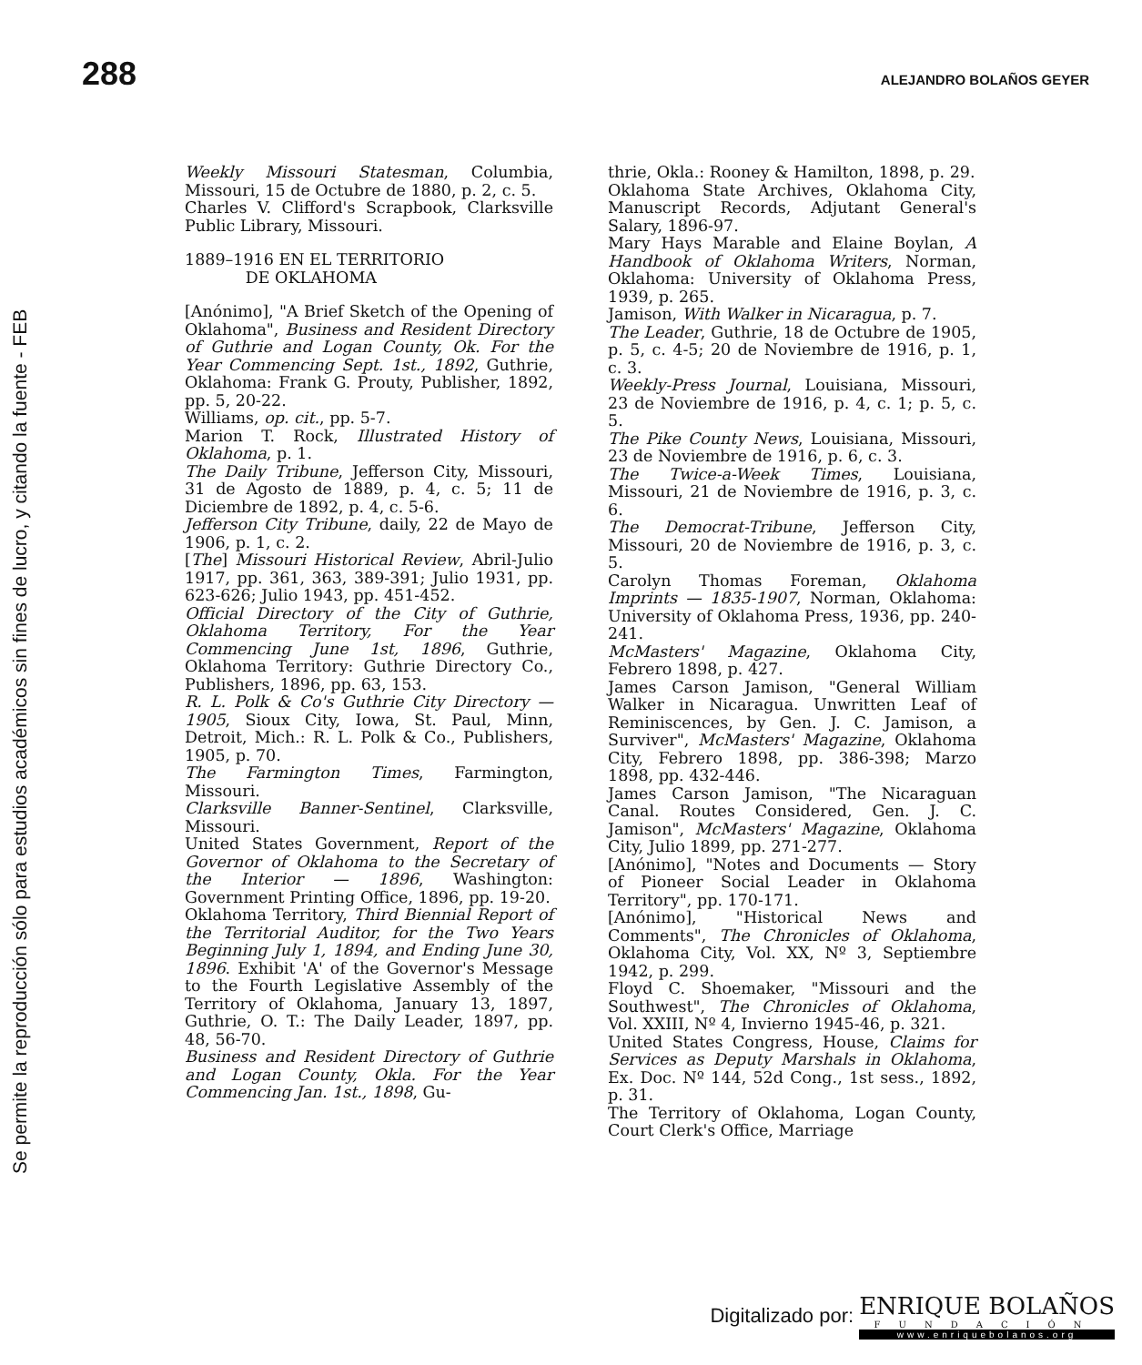Se permite la reproducción sólo para estudios académicos sin fines de lucro, y citando la fuente - FEB
288 ALEJANDRO BOLAÑOS GEYER
Weekly Missouri Statesman, Columbia, Missouri, 15 de Octubre de 1880, p. 2, c. 5.
Charles V. Clifford's Scrapbook, Clarksville Public Library, Missouri.
1889–1916 EN EL TERRITORIO
DE OKLAHOMA
[Anónimo], "A Brief Sketch of the Opening of Oklahoma", Business and Resident Directory of Guthrie and Logan County, Ok. For the Year Commencing Sept. 1st., 1892, Guthrie, Oklahoma: Frank G. Prouty, Publisher, 1892, pp. 5, 20-22.
Williams, op. cit., pp. 5-7.
Marion T. Rock, Illustrated History of Oklahoma, p. 1.
The Daily Tribune, Jefferson City, Missouri, 31 de Agosto de 1889, p. 4, c. 5; 11 de Diciembre de 1892, p. 4, c. 5-6.
Jefferson City Tribune, daily, 22 de Mayo de 1906, p. 1, c. 2.
[The] Missouri Historical Review, Abril-Julio 1917, pp. 361, 363, 389-391; Julio 1931, pp. 623-626; Julio 1943, pp. 451-452.
Official Directory of the City of Guthrie, Oklahoma Territory, For the Year Commencing June 1st, 1896, Guthrie, Oklahoma Territory: Guthrie Directory Co., Publishers, 1896, pp. 63, 153.
R. L. Polk & Co's Guthrie City Directory — 1905, Sioux City, Iowa, St. Paul, Minn, Detroit, Mich.: R. L. Polk & Co., Publishers, 1905, p. 70.
The Farmington Times, Farmington, Missouri.
Clarksville Banner-Sentinel, Clarksville, Missouri.
United States Government, Report of the Governor of Oklahoma to the Secretary of the Interior — 1896, Washington: Government Printing Office, 1896, pp. 19-20.
Oklahoma Territory, Third Biennial Report of the Territorial Auditor, for the Two Years Beginning July 1, 1894, and Ending June 30, 1896. Exhibit 'A' of the Governor's Message to the Fourth Legislative Assembly of the Territory of Oklahoma, January 13, 1897, Guthrie, O. T.: The Daily Leader, 1897, pp. 48, 56-70.
Business and Resident Directory of Guthrie and Logan County, Okla. For the Year Commencing Jan. 1st., 1898, Gu-
thrie, Okla.: Rooney & Hamilton, 1898, p. 29.
Oklahoma State Archives, Oklahoma City, Manuscript Records, Adjutant General's Salary, 1896-97.
Mary Hays Marable and Elaine Boylan, A Handbook of Oklahoma Writers, Norman, Oklahoma: University of Oklahoma Press, 1939, p. 265.
Jamison, With Walker in Nicaragua, p. 7.
The Leader, Guthrie, 18 de Octubre de 1905, p. 5, c. 4-5; 20 de Noviembre de 1916, p. 1, c. 3.
Weekly-Press Journal, Louisiana, Missouri, 23 de Noviembre de 1916, p. 4, c. 1; p. 5, c. 5.
The Pike County News, Louisiana, Missouri, 23 de Noviembre de 1916, p. 6, c. 3.
The Twice-a-Week Times, Louisiana, Missouri, 21 de Noviembre de 1916, p. 3, c. 6.
The Democrat-Tribune, Jefferson City, Missouri, 20 de Noviembre de 1916, p. 3, c. 5.
Carolyn Thomas Foreman, Oklahoma Imprints — 1835-1907, Norman, Oklahoma: University of Oklahoma Press, 1936, pp. 240-241.
McMasters' Magazine, Oklahoma City, Febrero 1898, p. 427.
James Carson Jamison, "General William Walker in Nicaragua. Unwritten Leaf of Reminiscences, by Gen. J. C. Jamison, a Surviver", McMasters' Magazine, Oklahoma City, Febrero 1898, pp. 386-398; Marzo 1898, pp. 432-446.
James Carson Jamison, "The Nicaraguan Canal. Routes Considered, Gen. J. C. Jamison", McMasters' Magazine, Oklahoma City, Julio 1899, pp. 271-277.
[Anónimo], "Notes and Documents — Story of Pioneer Social Leader in Oklahoma Territory", pp. 170-171.
[Anónimo], "Historical News and Comments", The Chronicles of Oklahoma, Oklahoma City, Vol. XX, Nº 3, Septiembre 1942, p. 299.
Floyd C. Shoemaker, "Missouri and the Southwest", The Chronicles of Oklahoma, Vol. XXIII, Nº 4, Invierno 1945-46, p. 321.
United States Congress, House, Claims for Services as Deputy Marshals in Oklahoma, Ex. Doc. Nº 144, 52d Cong., 1st sess., 1892, p. 31.
The Territory of Oklahoma, Logan County, Court Clerk's Office, Marriage
Digitalizado por:
ENRIQUE BOLAÑOS
FUNDACIÓN
www.enriquebolanos.org